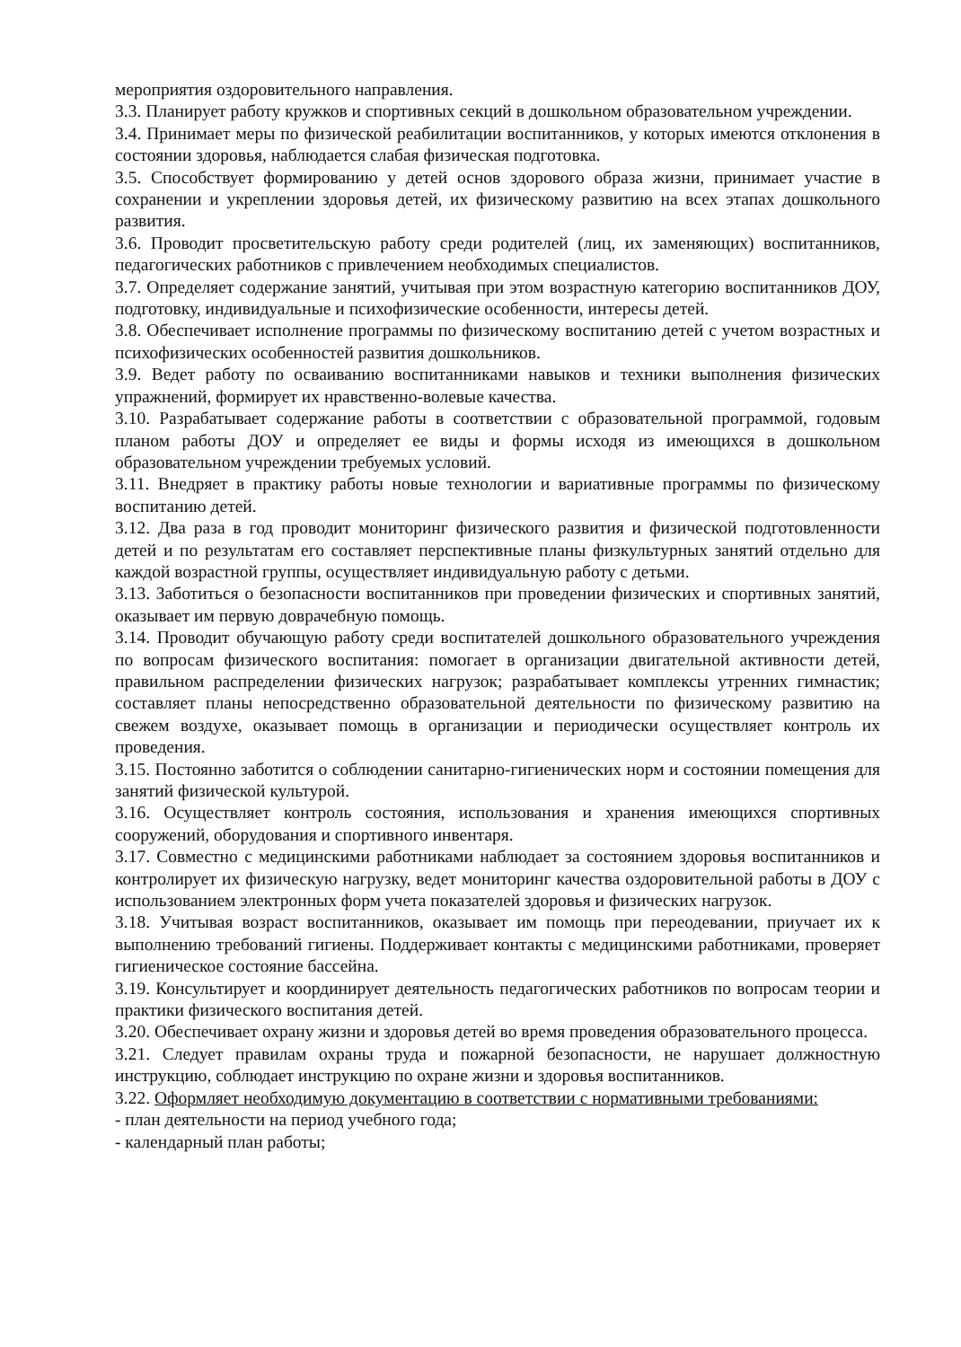мероприятия оздоровительного направления.
3.3. Планирует работу кружков и спортивных секций в дошкольном образовательном учреждении.
3.4. Принимает меры по физической реабилитации воспитанников, у которых имеются отклонения в состоянии здоровья, наблюдается слабая физическая подготовка.
3.5. Способствует формированию у детей основ здорового образа жизни, принимает участие в сохранении и укреплении здоровья детей, их физическому развитию на всех этапах дошкольного развития.
3.6. Проводит просветительскую работу среди родителей (лиц, их заменяющих) воспитанников, педагогических работников с привлечением необходимых специалистов.
3.7. Определяет содержание занятий, учитывая при этом возрастную категорию воспитанников ДОУ, подготовку, индивидуальные и психофизические особенности, интересы детей.
3.8. Обеспечивает исполнение программы по физическому воспитанию детей с учетом возрастных и психофизических особенностей развития дошкольников.
3.9. Ведет работу по осваиванию воспитанниками навыков и техники выполнения физических упражнений, формирует их нравственно-волевые качества.
3.10. Разрабатывает содержание работы в соответствии с образовательной программой, годовым планом работы ДОУ и определяет ее виды и формы исходя из имеющихся в дошкольном образовательном учреждении требуемых условий.
3.11. Внедряет в практику работы новые технологии и вариативные программы по физическому воспитанию детей.
3.12. Два раза в год проводит мониторинг физического развития и физической подготовленности детей и по результатам его составляет перспективные планы физкультурных занятий отдельно для каждой возрастной группы, осуществляет индивидуальную работу с детьми.
3.13. Заботиться о безопасности воспитанников при проведении физических и спортивных занятий, оказывает им первую доврачебную помощь.
3.14. Проводит обучающую работу среди воспитателей дошкольного образовательного учреждения по вопросам физического воспитания: помогает в организации двигательной активности детей, правильном распределении физических нагрузок; разрабатывает комплексы утренних гимнастик; составляет планы непосредственно образовательной деятельности по физическому развитию на свежем воздухе, оказывает помощь в организации и периодически осуществляет контроль их проведения.
3.15. Постоянно заботится о соблюдении санитарно-гигиенических норм и состоянии помещения для занятий физической культурой.
3.16. Осуществляет контроль состояния, использования и хранения имеющихся спортивных сооружений, оборудования и спортивного инвентаря.
3.17. Совместно с медицинскими работниками наблюдает за состоянием здоровья воспитанников и контролирует их физическую нагрузку, ведет мониторинг качества оздоровительной работы в ДОУ с использованием электронных форм учета показателей здоровья и физических нагрузок.
3.18. Учитывая возраст воспитанников, оказывает им помощь при переодевании, приучает их к выполнению требований гигиены. Поддерживает контакты с медицинскими работниками, проверяет гигиеническое состояние бассейна.
3.19. Консультирует и координирует деятельность педагогических работников по вопросам теории и практики физического воспитания детей.
3.20. Обеспечивает охрану жизни и здоровья детей во время проведения образовательного процесса.
3.21. Следует правилам охраны труда и пожарной безопасности, не нарушает должностную инструкцию, соблюдает инструкцию по охране жизни и здоровья воспитанников.
3.22. Оформляет необходимую документацию в соответствии с нормативными требованиями:
- план деятельности на период учебного года;
- календарный план работы;